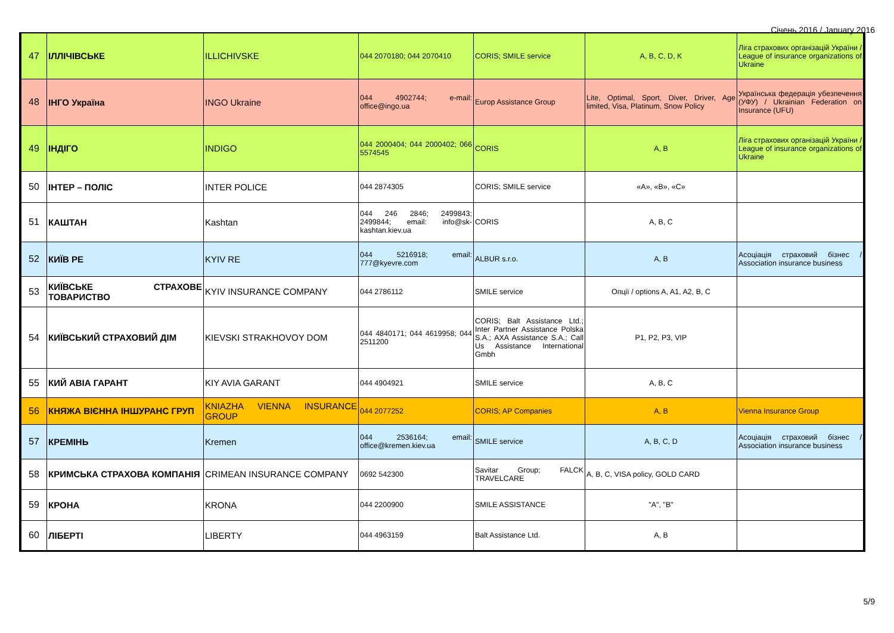Січень 2016 / January 2016
| 47 | ІЛЛІЧІВСЬКЕ | ILLICHIVSKE | 044 2070180; 044 2070410 | CORIS; SMILE service | A, B, C, D, K | Ліга страхових організацій України / League of insurance organizations of Ukraine |
| 48 | ІНГО Україна | INGO Ukraine | 044 4902744; e-mail: office@ingo.ua | Europ Assistance Group | Lite, Optimal, Sport, Diver, Driver, Age limited, Visa, Platinum, Snow Policy | Українська федерація убезпечення (УФУ) / Ukrainian Federation on Insurance (UFU) |
| 49 | ІНДІГО | INDIGO | 044 2000404; 044 2000402; 066 5574545 | CORIS | A, B | Ліга страхових організацій України / League of insurance organizations of Ukraine |
| 50 | ІНТЕР – ПОЛІС | INTER POLICE | 044 2874305 | CORIS; SMILE service | «A», «B», «C» | |
| 51 | КАШТАН | Kashtan | 044 246 2846; 2499843; 2499844; email: info@sk-kashtan.kiev.ua | CORIS | A, B, C | |
| 52 | КИЇВ РЕ | KYIV RE | 044 5216918; email: 777@kyevre.com | ALBUR s.r.o. | A, B | Асоціація страховий бізнес / Association insurance business |
| 53 | КИЇВСЬКЕ СТРАХОВЕ ТОВАРИСТВО | KYIV INSURANCE COMPANY | 044 2786112 | SMILE service | Опції / options A, A1, A2, B, C | |
| 54 | КИЇВСЬКИЙ СТРАХОВИЙ ДІМ | KIEVSKI STRAKHOVOY DOM | 044 4840171; 044 4619958; 044 2511200 | CORIS; Balt Assistance Ltd.; Inter Partner Assistance Polska S.A.; AXA Assistance S.A.; Call Us Assistance International Gmbh | P1, P2, P3, VIP | |
| 55 | КИЙ АВІА ГАРАНТ | KIY AVIA GARANT | 044 4904921 | SMILE service | A, B, C | |
| 56 | КНЯЖА ВІЄННА ІНШУРАНС ГРУП | KNIAZHA VIENNA INSURANCE GROUP | 044 2077252 | CORIS; AP Companies | A, B | Vienna Insurance Group |
| 57 | КРЕМІНЬ | Kremen | 044 2536164; email: office@kremen.kiev.ua | SMILE service | A, B, C, D | Асоціація страховий бізнес / Association insurance business |
| 58 | КРИМСЬКА СТРАХОВА КОМПАНІЯ | CRIMEAN INSURANCE COMPANY | 0692 542300 | Savitar Group; FALCK TRAVELCARE | A, B, C, VISA policy, GOLD CARD | |
| 59 | КРОНА | KRONA | 044 2200900 | SMILE ASSISTANCE | "A", "B" | |
| 60 | ЛІБЕРТІ | LIBERTY | 044 4963159 | Balt Assistance Ltd. | A, B | |
5/9